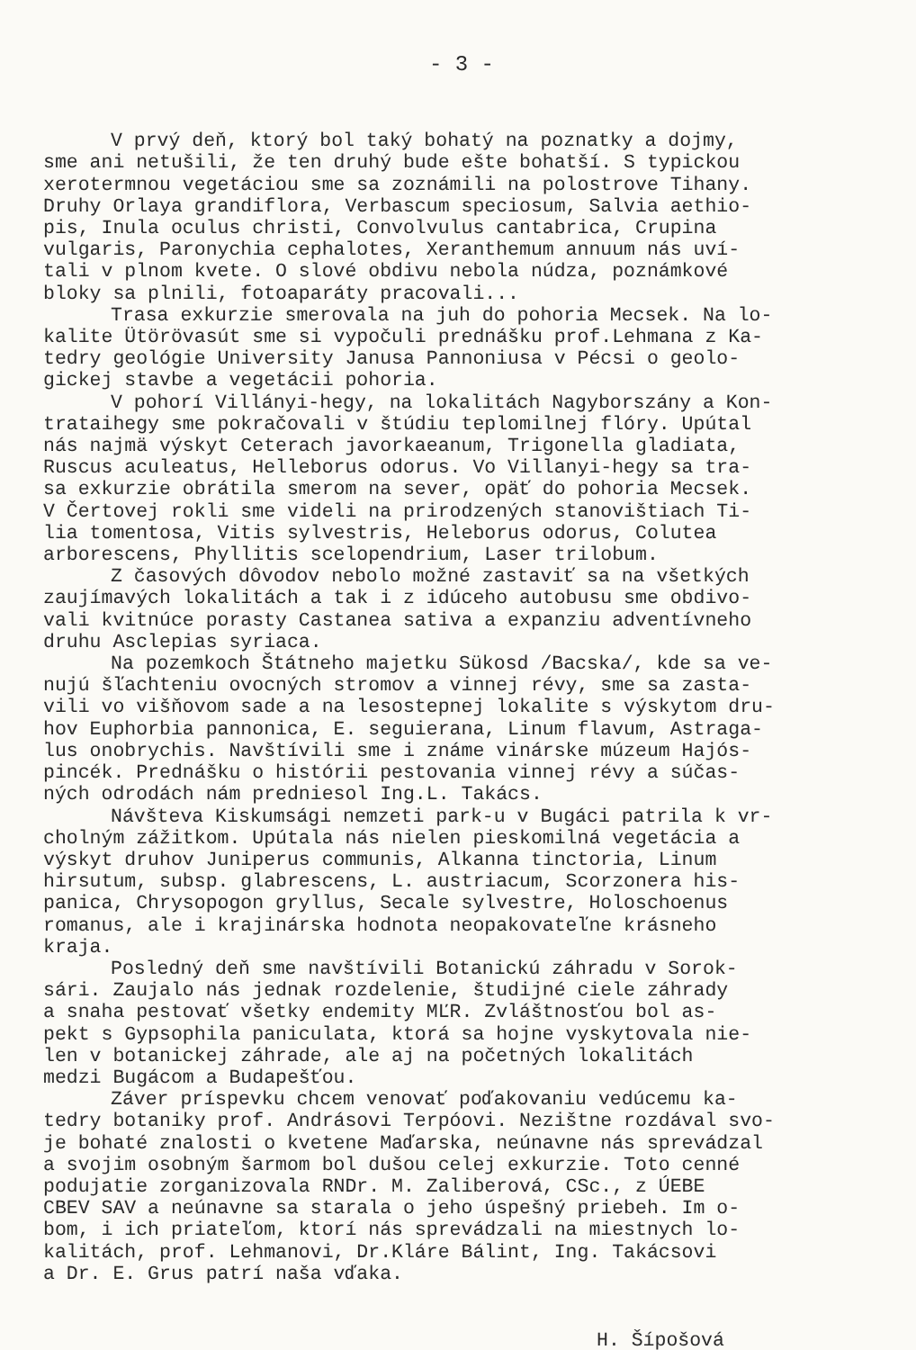- 3 -
V prvý deň, ktorý bol taký bohatý na poznatky a dojmy, sme ani netušili, že ten druhý bude ešte bohatší. S typickou xerotermnou vegetáciou sme sa zoznámili na polostrove Tihany. Druhy Orlaya grandiflora, Verbascum speciosum, Salvia aethio- pis, Inula oculus christi, Convolvulus cantabrica, Crupina vulgaris, Paronychia cephalotes, Xeranthemum annuum nás uví- tali v plnom kvete. O slové obdivu nebola núdza, poznámkové bloky sa plnili, fotoaparáty pracovali...
Trasa exkurzie smerovala na juh do pohoria Mecsek. Na lo- kalite Ütörövasút sme si vypočuli prednášku prof.Lehmana z Ka- tedry geológie University Janusa Pannoniusa v Pécsi o geolo- gickej stavbe a vegetácii pohoria.
V pohorí Villányi-hegy, na lokalitách Nagyborszány a Kon- trataihegy sme pokračovali v štúdiu teplomilnej flóry. Upútal nás najmä výskyt Ceterach javorkaeanum, Trigonella gladiata, Ruscus aculeatus, Helleborus odorus. Vo Villanyi-hegy sa tra- sa exkurzie obrátila smerom na sever, opäť do pohoria Mecsek. V Čertovej rokli sme videli na prirodzených stanovištiach Ti- lia tomentosa, Vitis sylvestris, Heleborus odorus, Colutea arborescens, Phyllitis scelopendrium, Laser trilobum.
Z časových dôvodov nebolo možné zastaviť sa na všetkých zaujímavých lokalitách a tak i z idúceho autobusu sme obdivo- vali kvitnúce porasty Castanea sativa a expanziu adventívneho druhu Asclepias syriaca.
Na pozemkoch Štátneho majetku Sükosd /Bacska/, kde sa ve- nujú šľachteniu ovocných stromov a vinnej révy, sme sa zasta- vili vo višňovom sade a na lesostepnej lokalite s výskytom dru- hov Euphorbia pannonica, E. seguierana, Linum flavum, Astraga- lus onobrychis. Navštívili sme i známe vinárske múzeum Hajós- pincék. Prednášku o histórii pestovania vinnej révy a súčas- ných odrodách nám predniesol Ing.L. Takács.
Návšteva Kiskumsági nemzeti park-u v Bugáci patrila k vr- cholným zážitkom. Upútala nás nielen pieskomilná vegetácia a výskyt druhov Juniperus communis, Alkanna tinctoria, Linum hirsutum, subsp. glabrescens, L. austriacum, Scorzonera his- panica, Chrysopogon gryllus, Secale sylvestre, Holoschoenus romanus, ale i krajinárska hodnota neopakovateľne krásneho kraja.
Posledný deň sme navštívili Botanickú záhradu v Sorok- sári. Zaujalo nás jednak rozdelenie, študijné ciele záhrady a snaha pestovať všetky endemity MĽR. Zvláštnosťou bol as- pekt s Gypsophila paniculata, ktorá sa hojne vyskytovala nie- len v botanickej záhrade, ale aj na početných lokalitách medzi Bugácom a Budapešťou.
Záver príspevku chcem venovať poďakovaniu vedúcemu ka- tedry botaniky prof. Andrásovi Terpóovi. Nezištne rozdával svo- je bohaté znalosti o kvetene Maďarska, neúnavne nás sprevádzal a svojim osobným šarmom bol dušou celej exkurzie. Toto cenné podujatie zorganizovala RNDr. M. Zaliberová, CSc., z ÚEBE CBEV SAV a neúnavne sa starala o jeho úspešný priebeh. Im o- bom, i ich priateľom, ktorí nás sprevádzali na miestnych lo- kalitách, prof. Lehmanovi, Dr.Kláre Bálint, Ing. Takácsovi a Dr. E. Grus patrí naša vďaka.
H. Šípošová